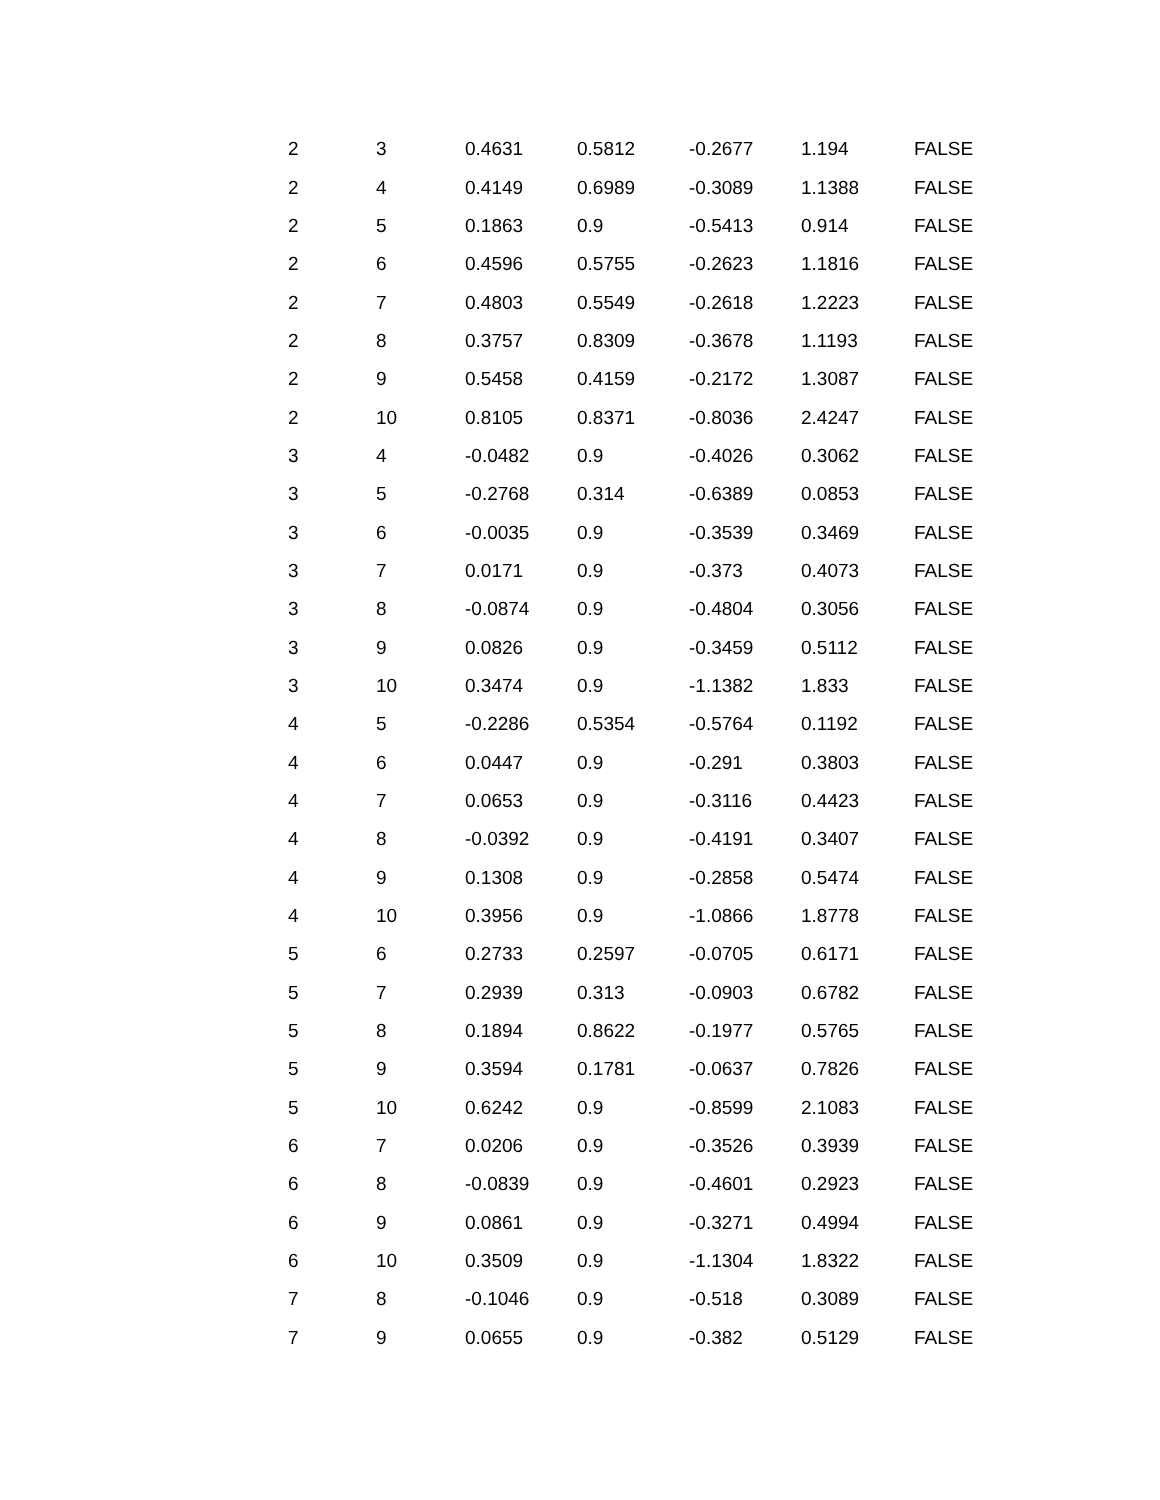| 2 | 3 | 0.4631 | 0.5812 | -0.2677 | 1.194 | FALSE |
| 2 | 4 | 0.4149 | 0.6989 | -0.3089 | 1.1388 | FALSE |
| 2 | 5 | 0.1863 | 0.9 | -0.5413 | 0.914 | FALSE |
| 2 | 6 | 0.4596 | 0.5755 | -0.2623 | 1.1816 | FALSE |
| 2 | 7 | 0.4803 | 0.5549 | -0.2618 | 1.2223 | FALSE |
| 2 | 8 | 0.3757 | 0.8309 | -0.3678 | 1.1193 | FALSE |
| 2 | 9 | 0.5458 | 0.4159 | -0.2172 | 1.3087 | FALSE |
| 2 | 10 | 0.8105 | 0.8371 | -0.8036 | 2.4247 | FALSE |
| 3 | 4 | -0.0482 | 0.9 | -0.4026 | 0.3062 | FALSE |
| 3 | 5 | -0.2768 | 0.314 | -0.6389 | 0.0853 | FALSE |
| 3 | 6 | -0.0035 | 0.9 | -0.3539 | 0.3469 | FALSE |
| 3 | 7 | 0.0171 | 0.9 | -0.373 | 0.4073 | FALSE |
| 3 | 8 | -0.0874 | 0.9 | -0.4804 | 0.3056 | FALSE |
| 3 | 9 | 0.0826 | 0.9 | -0.3459 | 0.5112 | FALSE |
| 3 | 10 | 0.3474 | 0.9 | -1.1382 | 1.833 | FALSE |
| 4 | 5 | -0.2286 | 0.5354 | -0.5764 | 0.1192 | FALSE |
| 4 | 6 | 0.0447 | 0.9 | -0.291 | 0.3803 | FALSE |
| 4 | 7 | 0.0653 | 0.9 | -0.3116 | 0.4423 | FALSE |
| 4 | 8 | -0.0392 | 0.9 | -0.4191 | 0.3407 | FALSE |
| 4 | 9 | 0.1308 | 0.9 | -0.2858 | 0.5474 | FALSE |
| 4 | 10 | 0.3956 | 0.9 | -1.0866 | 1.8778 | FALSE |
| 5 | 6 | 0.2733 | 0.2597 | -0.0705 | 0.6171 | FALSE |
| 5 | 7 | 0.2939 | 0.313 | -0.0903 | 0.6782 | FALSE |
| 5 | 8 | 0.1894 | 0.8622 | -0.1977 | 0.5765 | FALSE |
| 5 | 9 | 0.3594 | 0.1781 | -0.0637 | 0.7826 | FALSE |
| 5 | 10 | 0.6242 | 0.9 | -0.8599 | 2.1083 | FALSE |
| 6 | 7 | 0.0206 | 0.9 | -0.3526 | 0.3939 | FALSE |
| 6 | 8 | -0.0839 | 0.9 | -0.4601 | 0.2923 | FALSE |
| 6 | 9 | 0.0861 | 0.9 | -0.3271 | 0.4994 | FALSE |
| 6 | 10 | 0.3509 | 0.9 | -1.1304 | 1.8322 | FALSE |
| 7 | 8 | -0.1046 | 0.9 | -0.518 | 0.3089 | FALSE |
| 7 | 9 | 0.0655 | 0.9 | -0.382 | 0.5129 | FALSE |